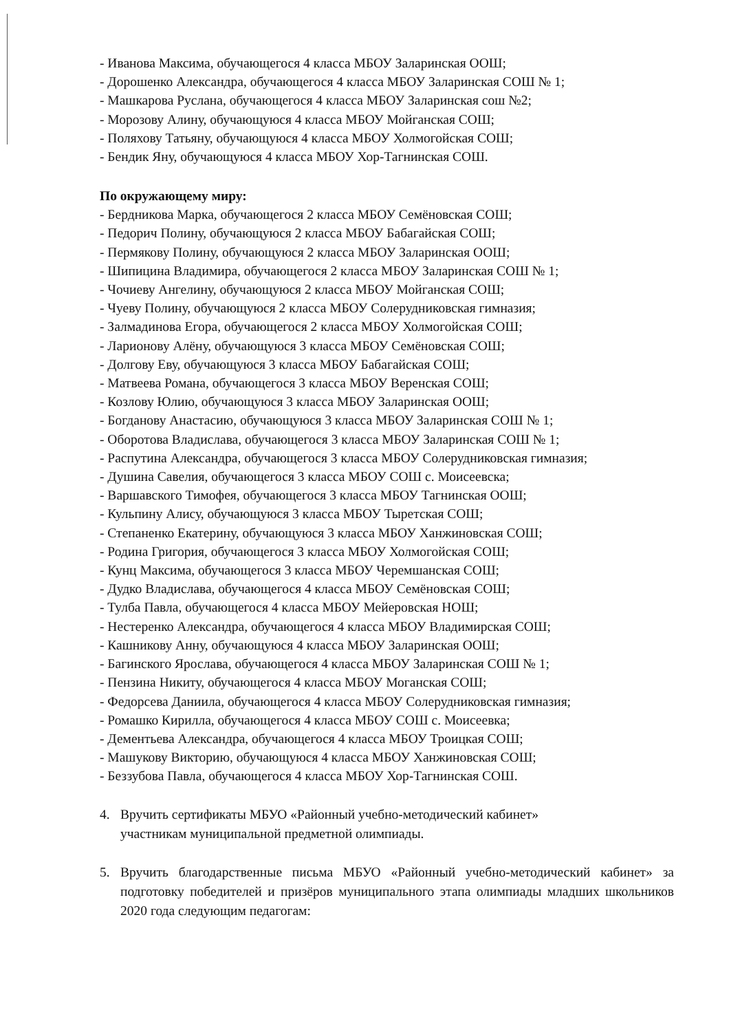- Иванова Максима, обучающегося 4 класса МБОУ Заларинская ООШ;
- Дорошенко Александра, обучающегося 4 класса МБОУ Заларинская СОШ № 1;
- Машкарова Руслана, обучающегося 4 класса МБОУ Заларинская сош №2;
- Морозову Алину, обучающуюся 4 класса МБОУ Мойганская СОШ;
- Поляхову Татьяну, обучающуюся 4 класса МБОУ Холмогойская СОШ;
- Бендик Яну, обучающуюся 4 класса МБОУ Хор-Тагнинская СОШ.
По окружающему миру:
- Бердникова Марка, обучающегося 2 класса МБОУ Семёновская СОШ;
- Педорич Полину, обучающуюся 2 класса МБОУ Бабагайская СОШ;
- Пермякову Полину, обучающуюся 2 класса МБОУ Заларинская ООШ;
- Шипицина Владимира, обучающегося 2 класса МБОУ Заларинская СОШ № 1;
- Чочиеву Ангелину, обучающуюся 2 класса МБОУ Мойганская СОШ;
- Чуеву Полину, обучающуюся 2 класса МБОУ Солерудниковская гимназия;
- Залмадинова Егора, обучающегося 2 класса МБОУ Холмогойская СОШ;
- Ларионову Алёну, обучающуюся 3 класса МБОУ Семёновская СОШ;
- Долгову Еву, обучающуюся 3 класса МБОУ Бабагайская СОШ;
- Матвеева Романа, обучающегося 3 класса МБОУ Веренская СОШ;
- Козлову Юлию, обучающуюся 3 класса МБОУ Заларинская ООШ;
- Богданову Анастасию, обучающуюся 3 класса МБОУ Заларинская СОШ № 1;
- Оборотова Владислава, обучающегося 3 класса МБОУ Заларинская СОШ № 1;
- Распутина Александра, обучающегося 3 класса МБОУ Солерудниковская гимназия;
- Душина Савелия, обучающегося 3 класса МБОУ СОШ с. Моисеевска;
- Варшавского Тимофея, обучающегося 3 класса МБОУ Тагнинская ООШ;
- Кульпину Алису, обучающуюся 3 класса МБОУ Тыретская СОШ;
- Степаненко Екатерину, обучающуюся 3 класса МБОУ Ханжиновская СОШ;
- Родина Григория, обучающегося 3 класса МБОУ Холмогойская СОШ;
- Кунц Максима, обучающегося 3 класса МБОУ Черемшанская СОШ;
- Дудко Владислава, обучающегося 4 класса МБОУ Семёновская СОШ;
- Тулба Павла, обучающегося 4 класса МБОУ Мейеровская НОШ;
- Нестеренко Александра, обучающегося 4 класса МБОУ Владимирская СОШ;
- Кашникову Анну, обучающуюся 4 класса МБОУ Заларинская ООШ;
- Багинского Ярослава, обучающегося 4 класса МБОУ Заларинская СОШ № 1;
- Пензина Никиту, обучающегося 4 класса МБОУ Моганская СОШ;
- Федорсева Даниила, обучающегося 4 класса МБОУ Солерудниковская гимназия;
- Ромашко Кирилла, обучающегося 4 класса МБОУ СОШ с. Моисеевка;
- Дементьева Александра, обучающегося 4 класса МБОУ Троицкая СОШ;
- Машукову Викторию, обучающуюся 4 класса МБОУ Ханжиновская СОШ;
- Беззубова Павла, обучающегося 4 класса МБОУ Хор-Тагнинская СОШ.
4. Вручить сертификаты МБУО «Районный учебно-методический кабинет» участникам муниципальной предметной олимпиады.
5. Вручить благодарственные письма МБУО «Районный учебно-методический кабинет» за подготовку победителей и призёров муниципального этапа олимпиады младших школьников 2020 года следующим педагогам: